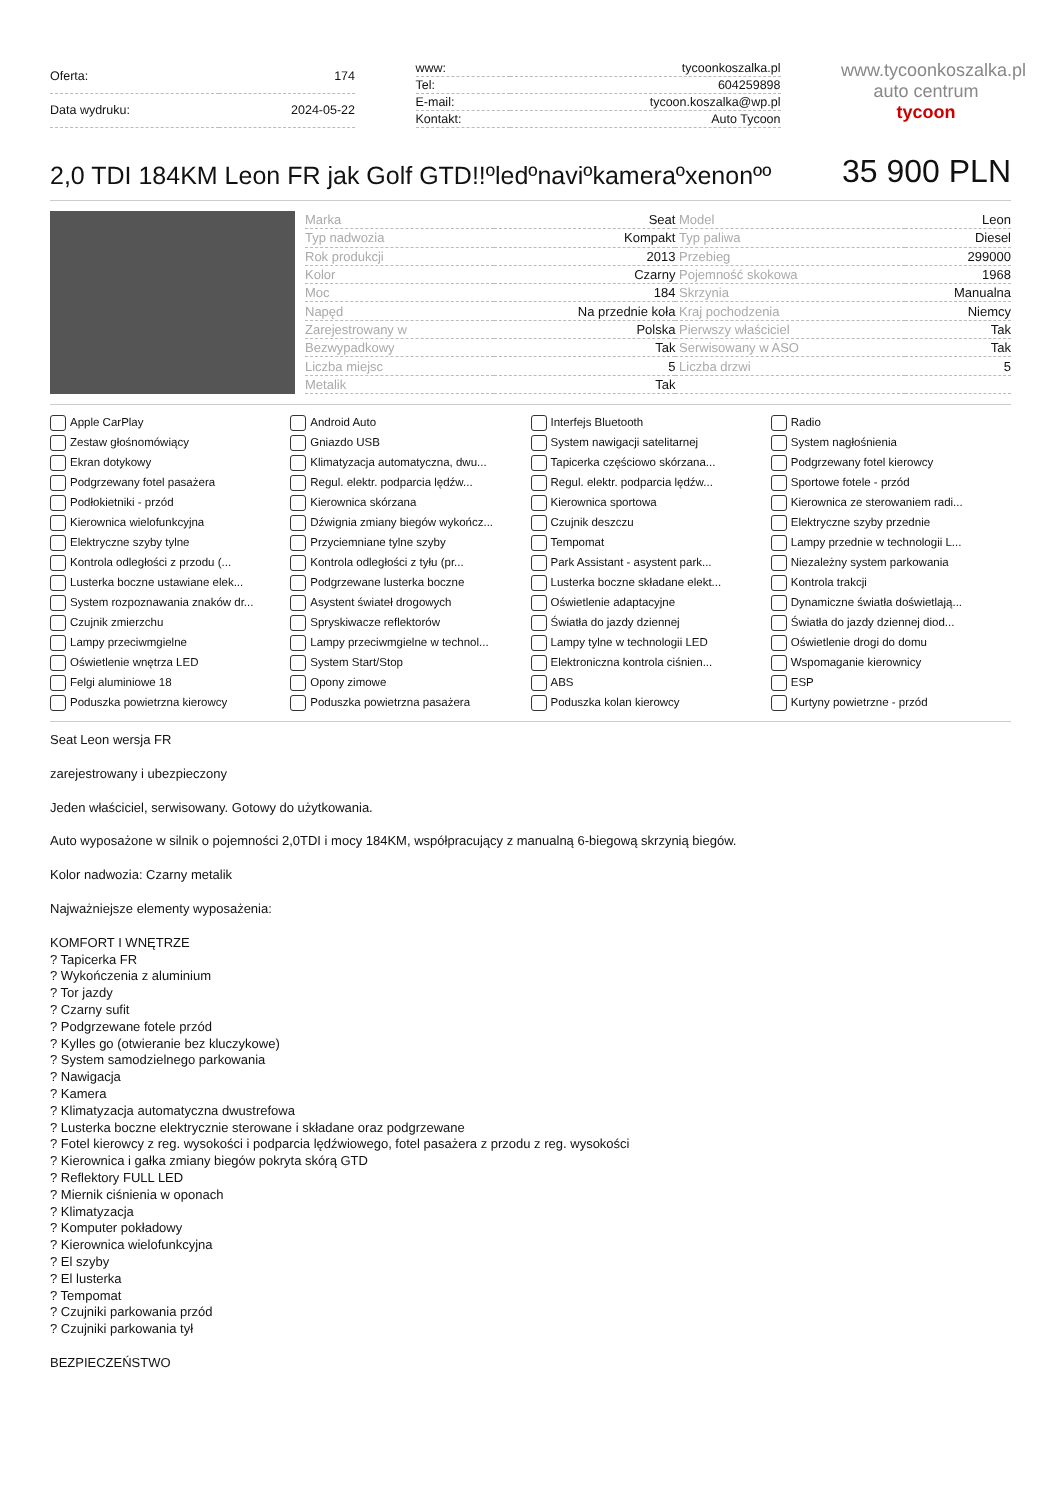| Oferta: | 174 |
| Data wydruku: | 2024-05-22 |
| www: | tycoonkoszalka.pl |
| Tel: | 604259898 |
| E-mail: | tycoon.koszalka@wp.pl |
| Kontakt: | Auto Tycoon |
www.tycoonkoszalka.pl
auto centrum
tycoon
2,0 TDI 184KM Leon FR jak Golf GTD!!ºledºnaviºkameraºxenonºº
35 900 PLN
| Marka | Seat | Model | Leon |
| Typ nadwozia | Kompakt | Typ paliwa | Diesel |
| Rok produkcji | 2013 | Przebieg | 299000 |
| Kolor | Czarny | Pojemność skokowa | 1968 |
| Moc | 184 | Skrzynia | Manualna |
| Napęd | Na przednie koła | Kraj pochodzenia | Niemcy |
| Zarejestrowany w | Polska | Pierwszy właściciel | Tak |
| Bezwypadkowy | Tak | Serwisowany w ASO | Tak |
| Liczba miejsc | 5 | Liczba drzwi | 5 |
| Metalik | Tak | | |
Apple CarPlay Android Auto Interfejs Bluetooth Radio Zestaw głośnomówiący Gniazdo USB System nawigacji satelitarnej System nagłośnienia Ekran dotykowy Klimatyzacja automatyczna, dwu... Tapicerka częściowo skórzana... Podgrzewany fotel kierowcy Podgrzewany fotel pasażera Regul. elektr. podparcia lędźw... Regul. elektr. podparcia lędźw... Sportowe fotele - przód Podłokietniki - przód Kierownica skórzana Kierownica sportowa Kierownica ze sterowaniem radi... Kierownica wielofunkcyjna Dźwignia zmiany biegów wykończ... Czujnik deszczu Elektryczne szyby przednie Elektryczne szyby tylne Przyciemniane tylne szyby Tempomat Lampy przednie w technologii L... Kontrola odległości z przodu (... Kontrola odległości z tyłu (pr... Park Assistant - asystent park... Niezależny system parkowania Lusterka boczne ustawiane elek... Podgrzewane lusterka boczne Lusterka boczne składane elekt... Kontrola trakcji System rozpoznawania znaków dr... Asystent świateł drogowych Oświetlenie adaptacyjne Dynamiczne światła doświetlają... Czujnik zmierzchu Spryskiwacze reflektorów Światła do jazdy dziennej Światła do jazdy dziennej diod... Lampy przeciwmgielne Lampy przeciwmgielne w technol... Lampy tylne w technologii LED Oświetlenie drogi do domu Oświetlenie wnętrza LED System Start/Stop Elektroniczna kontrola ciśnien... Wspomaganie kierownicy Felgi aluminiowe 18 Opony zimowe ABS ESP Poduszka powietrzna kierowcy Poduszka powietrzna pasażera Poduszka kolan kierowcy Kurtyny powietrzne - przód
Seat Leon wersja FR
zarejestrowany i ubezpieczony
Jeden właściciel, serwisowany. Gotowy do użytkowania.
Auto wyposażone w silnik o pojemności 2,0TDI i mocy 184KM, współpracujący z manualną 6-biegową skrzynią biegów.
Kolor nadwozia: Czarny metalik
Najważniejsze elementy wyposażenia:
KOMFORT I WNĘTRZE
? Tapicerka FR
? Wykończenia z aluminium
? Tor jazdy
? Czarny sufit
? Podgrzewane fotele przód
? Kylles go (otwieranie bez kluczykowe)
? System samodzielnego parkowania
? Nawigacja
? Kamera
? Klimatyzacja automatyczna dwustrefowa
? Lusterka boczne elektrycznie sterowane i składane oraz podgrzewane
? Fotel kierowcy z reg. wysokości i podparcia lędźwiowego, fotel pasażera z przodu z reg. wysokości
? Kierownica i gałka zmiany biegów pokryta skórą GTD
? Reflektory FULL LED
? Miernik ciśnienia w oponach
? Klimatyzacja
? Komputer pokładowy
? Kierownica wielofunkcyjna
? El szyby
? El lusterka
? Tempomat
? Czujniki parkowania przód
? Czujniki parkowania tył
BEZPIECZEŃSTWO